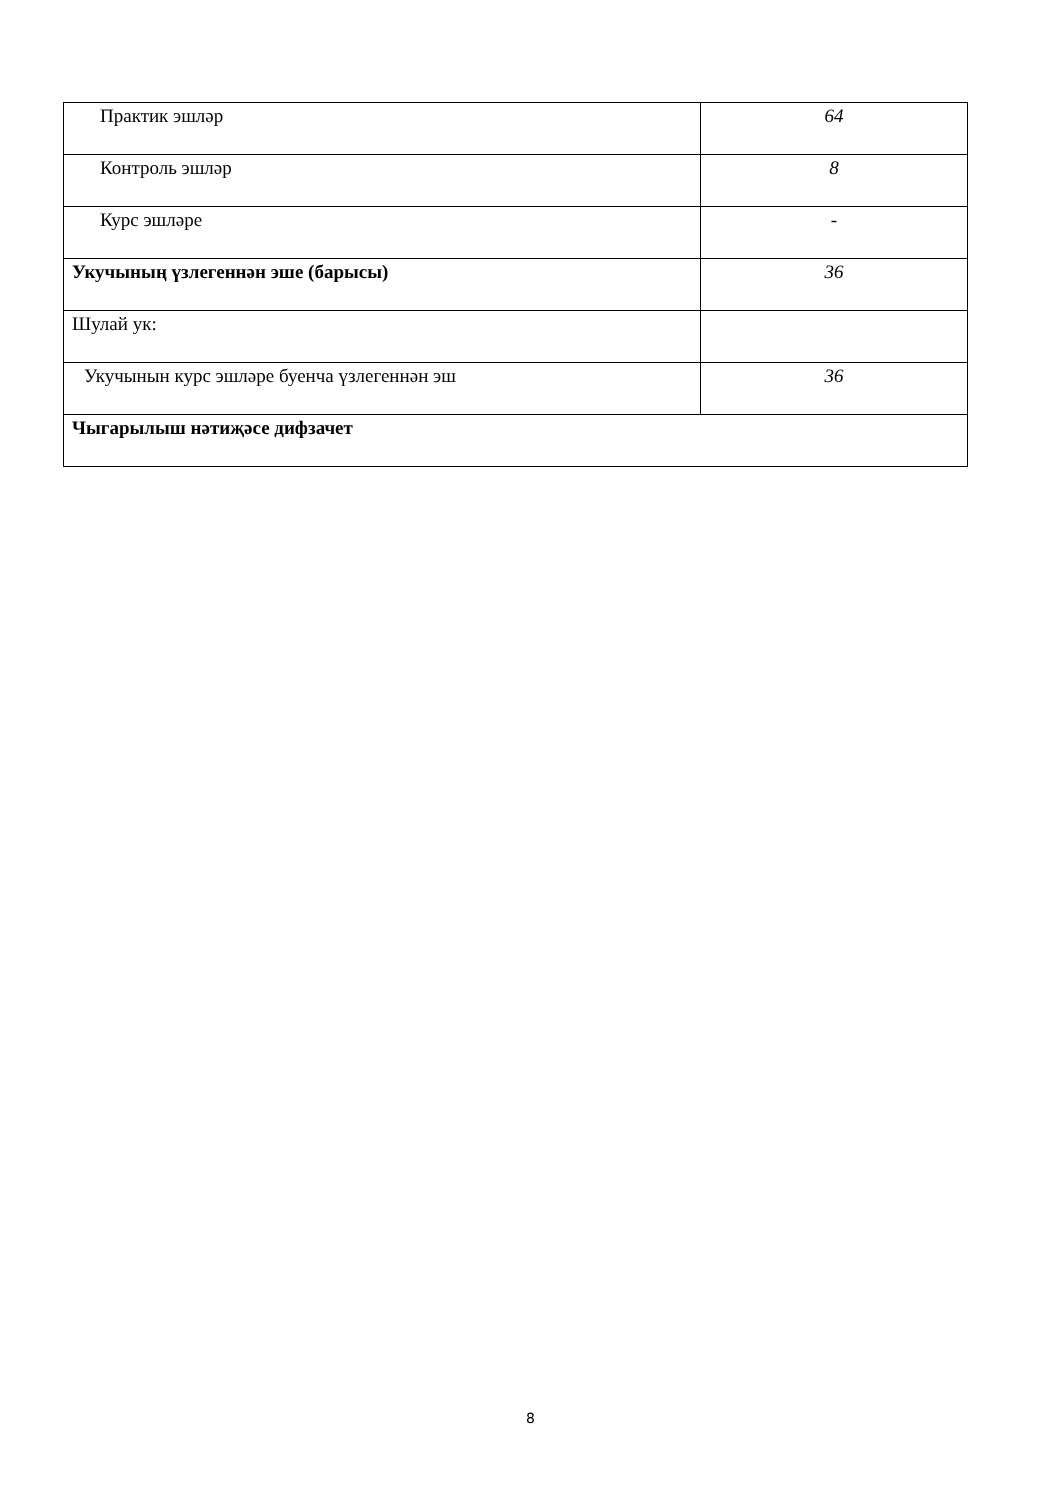| Практик эшләр | 64 |
| Контроль эшләр | 8 |
| Курс эшләре | - |
| Укучының үзлегеннән эше (барысы) | 36 |
| Шулай ук: | |
| Укучынын курс эшләре буенча үзлегеннән эш | 36 |
| Чыгарылыш нәтиҗәсе дифзачет | |
8